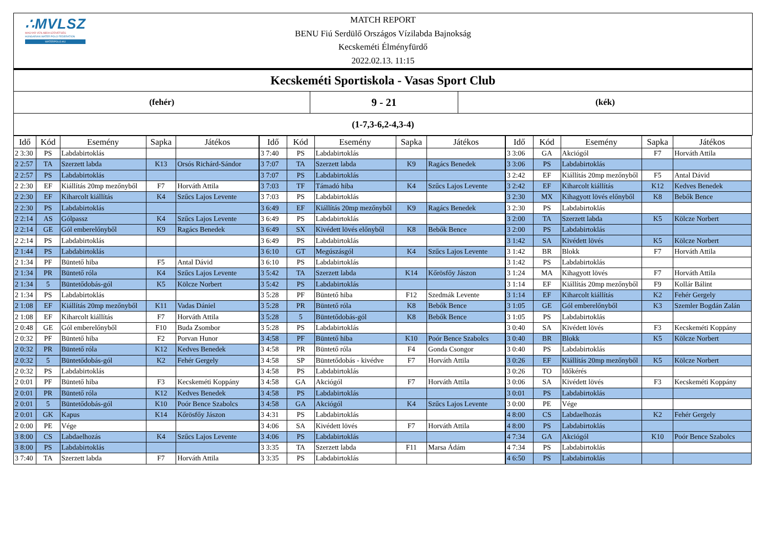∴MVLSZ
MAGYAR VÍZILABDA SZÖVETSÉG
HUNGARIAN WATER POLO FEDERATION
WATERPOLO.HU
MATCH REPORT
BENU Fiú Serdülő Országos Vízilabda Bajnokság
Kecskeméti Élményfürdő
2022.02.13. 11:15
Kecskeméti Sportiskola - Vasas Sport Club
(fehér)
9 - 21
(kék)
(1-7,3-6,2-4,3-4)
| Idő | Kód | Esemény | Sapka | Játékos |
| --- | --- | --- | --- | --- |
| 2 3:30 | PS | Labdabirtoklás | | |
| 2 2:57 | TA | Szerzett labda | K13 | Orsós Richárd-Sándor |
| 2 2:57 | PS | Labdabirtoklás | | |
| 2 2:30 | EF | Kiállítás 20mp mezőnyből | F7 | Horváth Attila |
| 2 2:30 | EF | Kiharcolt kiállítás | K4 | Szűcs Lajos Levente |
| 2 2:30 | PS | Labdabirtoklás | | |
| 2 2:14 | AS | Gólpassz | K4 | Szűcs Lajos Levente |
| 2 2:14 | GE | Gól emberelőnyből | K9 | Ragács Benedek |
| 2 2:14 | PS | Labdabirtoklás | | |
| 2 1:44 | PS | Labdabirtoklás | | |
| 2 1:34 | PF | Büntető hiba | F5 | Antal Dávid |
| 2 1:34 | PR | Büntető róla | K4 | Szűcs Lajos Levente |
| 2 1:34 | 5 | Büntetődobás-gól | K5 | Kölcze Norbert |
| 2 1:34 | PS | Labdabirtoklás | | |
| 2 1:08 | EF | Kiállítás 20mp mezőnyből | K11 | Vadas Dániel |
| 2 1:08 | EF | Kiharcolt kiállítás | F7 | Horváth Attila |
| 2 0:48 | GE | Gól emberelőnyből | F10 | Buda Zsombor |
| 2 0:32 | PF | Büntető hiba | F2 | Porvan Hunor |
| 2 0:32 | PR | Büntető róla | K12 | Kedves Benedek |
| 2 0:32 | 5 | Büntetődobás-gól | K2 | Fehér Gergely |
| 2 0:32 | PS | Labdabirtoklás | | |
| 2 0:01 | PF | Büntető hiba | F3 | Kecskeméti Koppány |
| 2 0:01 | PR | Büntető róla | K12 | Kedves Benedek |
| 2 0:01 | 5 | Büntetődobás-gól | K10 | Poór Bence Szabolcs |
| 2 0:01 | GK | Kapus | K14 | Kőrösfőy Jászon |
| 2 0:00 | PE | Vége | | |
| 3 8:00 | CS | Labdaelhozás | K4 | Szűcs Lajos Levente |
| 3 8:00 | PS | Labdabirtoklás | | |
| 3 7:40 | TA | Szerzett labda | F7 | Horváth Attila |
| Idő | Kód | Esemény | Sapka | Játékos |
| --- | --- | --- | --- | --- |
| 3 7:40 | PS | Labdabirtoklás | | |
| 3 7:07 | TA | Szerzett labda | K9 | Ragács Benedek |
| 3 7:07 | PS | Labdabirtoklás | | |
| 3 7:03 | TF | Támadó hiba | K4 | Szűcs Lajos Levente |
| 3 7:03 | PS | Labdabirtoklás | | |
| 3 6:49 | EF | Kiállítás 20mp mezőnyből | K9 | Ragács Benedek |
| 3 6:49 | PS | Labdabirtoklás | | |
| 3 6:49 | SX | Kivédett lövés előnyből | K8 | Bebők Bence |
| 3 6:49 | PS | Labdabirtoklás | | |
| 3 6:10 | GT | Megúszásgól | K4 | Szűcs Lajos Levente |
| 3 6:10 | PS | Labdabirtoklás | | |
| 3 5:42 | TA | Szerzett labda | K14 | Kőrösfőy Jászon |
| 3 5:42 | PS | Labdabirtoklás | | |
| 3 5:28 | PF | Büntető hiba | F12 | Szedmák Levente |
| 3 5:28 | PR | Büntető róla | K8 | Bebők Bence |
| 3 5:28 | 5 | Büntetődobás-gól | K8 | Bebők Bence |
| 3 5:28 | PS | Labdabirtoklás | | |
| 3 4:58 | PF | Büntető hiba | K10 | Poór Bence Szabolcs |
| 3 4:58 | PR | Büntető róla | F4 | Gonda Csongor |
| 3 4:58 | SP | Büntetődobás - kivédve | F7 | Horváth Attila |
| 3 4:58 | PS | Labdabirtoklás | | |
| 3 4:58 | GA | Akciógól | F7 | Horváth Attila |
| 3 4:58 | PS | Labdabirtoklás | | |
| 3 4:58 | GA | Akciógól | K4 | Szűcs Lajos Levente |
| 3 4:31 | PS | Labdabirtoklás | | |
| 3 4:06 | SA | Kivédett lövés | F7 | Horváth Attila |
| 3 4:06 | PS | Labdabirtoklás | | |
| 3 3:35 | TA | Szerzett labda | F11 | Marsa Ádám |
| 3 3:35 | PS | Labdabirtoklás | | |
| Idő | Kód | Esemény | Sapka | Játékos |
| --- | --- | --- | --- | --- |
| 3 3:06 | GA | Akciógól | F7 | Horváth Attila |
| 3 3:06 | PS | Labdabirtoklás | | |
| 3 2:42 | EF | Kiállítás 20mp mezőnyből | F5 | Antal Dávid |
| 3 2:42 | EF | Kiharcolt kiállítás | K12 | Kedves Benedek |
| 3 2:30 | MX | Kihagyott lövés előnyből | K8 | Bebők Bence |
| 3 2:30 | PS | Labdabirtoklás | | |
| 3 2:00 | TA | Szerzett labda | K5 | Kölcze Norbert |
| 3 2:00 | PS | Labdabirtoklás | | |
| 3 1:42 | SA | Kivédett lövés | K5 | Kölcze Norbert |
| 3 1:42 | BR | Blokk | F7 | Horváth Attila |
| 3 1:42 | PS | Labdabirtoklás | | |
| 3 1:24 | MA | Kihagyott lövés | F7 | Horváth Attila |
| 3 1:14 | EF | Kiállítás 20mp mezőnyből | F9 | Kollár Bálint |
| 3 1:14 | EF | Kiharcolt kiállítás | K2 | Fehér Gergely |
| 3 1:05 | GE | Gól emberelőnyből | K3 | Szemler Bogdán Zalán |
| 3 1:05 | PS | Labdabirtoklás | | |
| 3 0:40 | SA | Kivédett lövés | F3 | Kecskeméti Koppány |
| 3 0:40 | BR | Blokk | K5 | Kölcze Norbert |
| 3 0:40 | PS | Labdabirtoklás | | |
| 3 0:26 | EF | Kiállítás 20mp mezőnyből | K5 | Kölcze Norbert |
| 3 0:26 | TO | Időkérés | | |
| 3 0:06 | SA | Kivédett lövés | F3 | Kecskeméti Koppány |
| 3 0:01 | PS | Labdabirtoklás | | |
| 3 0:00 | PE | Vége | | |
| 4 8:00 | CS | Labdaelhozás | K2 | Fehér Gergely |
| 4 8:00 | PS | Labdabirtoklás | | |
| 4 7:34 | GA | Akciógól | K10 | Poór Bence Szabolcs |
| 4 7:34 | PS | Labdabirtoklás | | |
| 4 6:50 | PS | Labdabirtoklás | | |